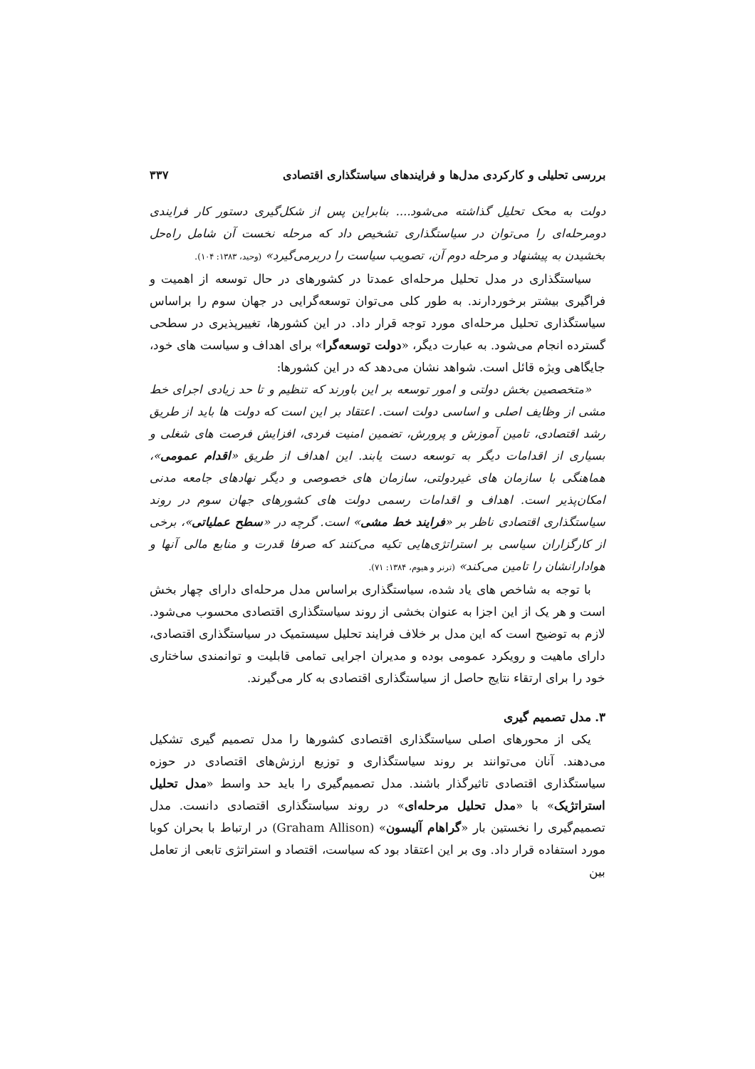بررسی تحلیلی و کارکردی مدل‌ها و فرایندهای سیاستگذاری اقتصادی ۳۳۷
دولت به محک تحلیل گذاشته می‌شود.... بنابراین پس از شکل‌گیری دستور کار فرایندی دومرحله‌ای را می‌توان در سیاستگذاری تشخیص داد که مرحله نخست آن شامل راه‌حل بخشیدن به پیشنهاد و مرحله دوم آن، تصویب سیاست را دربرمی‌گیرد» (وحید، ۱۳۸۳: ۱۰۴).
سیاستگذاری در مدل تحلیل مرحله‌ای عمدتا در کشورهای در حال توسعه از اهمیت و فراگیری بیشتر برخوردارند. به طور کلی می‌توان توسعه‌گرایی در جهان سوم را براساس سیاستگذاری تحلیل مرحله‌ای مورد توجه قرار داد. در این کشورها، تغییرپذیری در سطحی گسترده انجام می‌شود. به عبارت دیگر، «دولت توسعه‌گرا» برای اهداف و سیاست های خود، جایگاهی ویژه قائل است. شواهد نشان می‌دهد که در این کشورها:
«متخصصین بخش دولتی و امور توسعه بر این باورند که تنظیم و تا حد زیادی اجرای خط مشی از وظایف اصلی و اساسی دولت است. اعتقاد بر این است که دولت ها باید از طریق رشد اقتصادی، تامین آموزش و پرورش، تضمین امنیت فردی، افزایش فرصت های شغلی و بسیاری از اقدامات دیگر به توسعه دست یابند. این اهداف از طریق «اقدام عمومی»، هماهنگی با سازمان های غیردولتی، سازمان های خصوصی و دیگر نهادهای جامعه مدنی امکان‌پذیر است. اهداف و اقدامات رسمی دولت های کشورهای جهان سوم در روند سیاستگذاری اقتصادی ناظر بر «فرایند خط مشی» است. گرچه در «سطح عملیاتی»، برخی از کارگزاران سیاسی بر استراتژی‌هایی تکیه می‌کنند که صرفا قدرت و منابع مالی آنها و هوادارانشان را تامین می‌کند» (ترنر و هیوم، ۱۳۸۴: ۷۱).
با توجه به شاخص های یاد شده، سیاستگذاری براساس مدل مرحله‌ای دارای چهار بخش است و هر یک از این اجزا به عنوان بخشی از روند سیاستگذاری اقتصادی محسوب می‌شود. لازم به توضیح است که این مدل بر خلاف فرایند تحلیل سیستمیک در سیاستگذاری اقتصادی، دارای ماهیت و رویکرد عمومی بوده و مدیران اجرایی تمامی قابلیت و توانمندی ساختاری خود را برای ارتقاء نتایج حاصل از سیاستگذاری اقتصادی به کار می‌گیرند.
۳. مدل تصمیم گیری
یکی از محورهای اصلی سیاستگذاری اقتصادی کشورها را مدل تصمیم گیری تشکیل می‌دهند. آنان می‌توانند بر روند سیاستگذاری و توزیع ارزش‌های اقتصادی در حوزه سیاستگذاری اقتصادی تاثیرگذار باشند. مدل تصمیم‌گیری را باید حد واسط «مدل تحلیل استراتژیک» با «مدل تحلیل مرحله‌ای» در روند سیاستگذاری اقتصادی دانست. مدل تصمیم‌گیری را نخستین بار «گراهام آلیسون» (Graham Allison) در ارتباط با بحران کوبا مورد استفاده قرار داد. وی بر این اعتقاد بود که سیاست، اقتصاد و استراتژی تابعی از تعامل بین